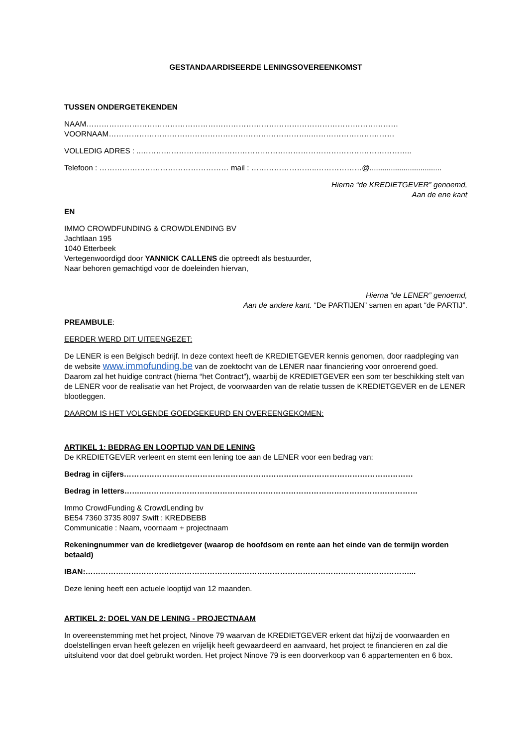GESTANDAARDISEERDE LENINGSOVEREENKOMST
TUSSEN ONDERGETEKENDEN
NAAM……………………………………………………………………………………………………………
VOORNAAM……………………………………………………………………..……………………………
VOLLEDIG ADRES : ..……………………………………………………………………………………………..
Telefoon : …………………………………………… mail : ……………………..………………@..................................
Hierna “de KREDIETGEVER” genoemd,
Aan de ene kant
EN
IMMO CROWDFUNDING & CROWDLENDING BV
Jachtlaan 195
1040 Etterbeek
Vertegenwoordigd door YANNICK CALLENS die optreedt als bestuurder,
Naar behoren gemachtigd voor de doeleinden hiervan,
Hierna “de LENER” genoemd,
Aan de andere kant. “De PARTIJEN” samen en apart “de PARTIJ”.
PREAMBULE:
EERDER WERD DIT UITEENGEZET:
De LENER is een Belgisch bedrijf. In deze context heeft de KREDIETGEVER kennis genomen, door raadpleging van de website www.immofunding.be van de zoektocht van de LENER naar financiering voor onroerend goed.
Daarom zal het huidige contract (hierna “het Contract”), waarbij de KREDIETGEVER een som ter beschikking stelt van de LENER voor de realisatie van het Project, de voorwaarden van de relatie tussen de KREDIETGEVER en de LENER blootleggen.
DAAROM IS HET VOLGENDE GOEDGEKEURD EN OVEREENGEKOMEN:
ARTIKEL 1: BEDRAG EN LOOPTIJD VAN DE LENING
De KREDIETGEVER verleent en stemt een lening toe aan de LENER voor een bedrag van:
Bedrag in cijfers……………………………………………………………………………………………………
Bedrag in letters……..………………………………………………………………………………………………
Immo CrowdFunding & CrowdLending bv
BE54 7360 3735 8097 Swift : KREDBEBB
Communicatie : Naam, voornaam + projectnaam
Rekeningnummer van de kredietgever (waarop de hoofdsom en rente aan het einde van de termijn worden betaald)
IBAN:……………………………………………………..…………………………………………………………...
Deze lening heeft een actuele looptijd van 12 maanden.
ARTIKEL 2: DOEL VAN DE LENING - PROJECTNAAM
In overeenstemming met het project, Ninove 79 waarvan de KREDIETGEVER erkent dat hij/zij de voorwaarden en doelstellingen ervan heeft gelezen en vrijelijk heeft gewaardeerd en aanvaard, het project te financieren en zal die uitsluitend voor dat doel gebruikt worden. Het project Ninove 79 is een doorverkoop van 6 appartementen en 6 box.